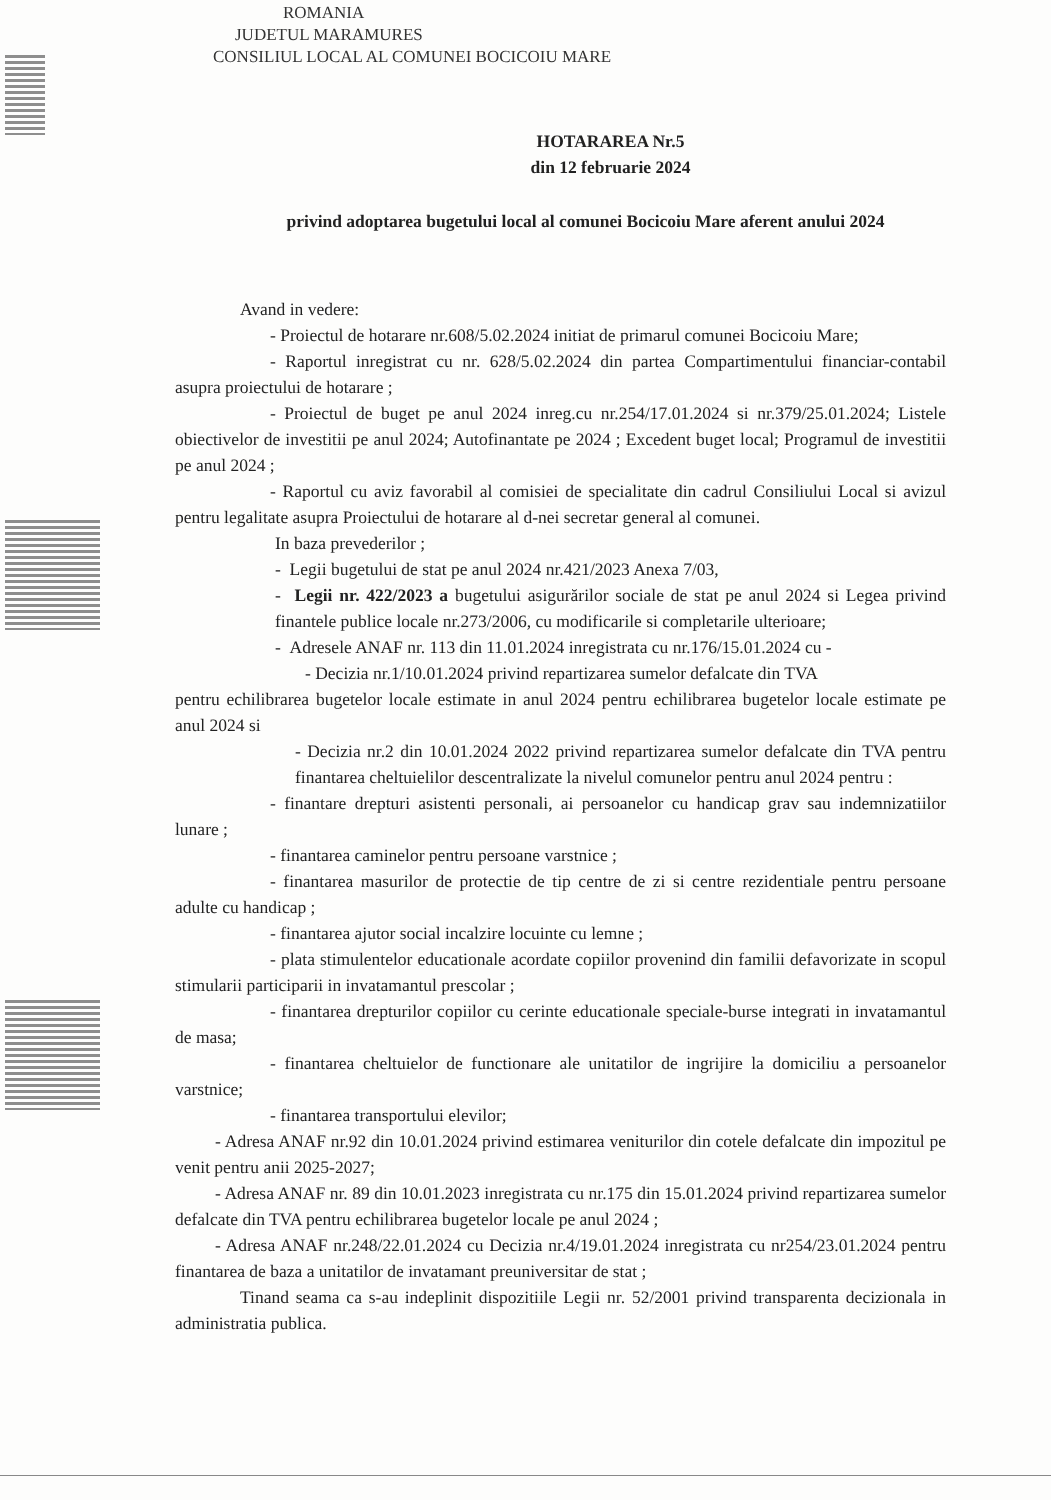ROMANIA
JUDETUL MARAMURES
CONSILIUL LOCAL AL COMUNEI BOCICOIU MARE
HOTARAREA Nr.5
din 12 februarie 2024
privind adoptarea bugetului local al comunei Bocicoiu Mare aferent anului 2024
Avand in vedere:
- Proiectul de hotarare nr.608/5.02.2024 initiat de primarul comunei Bocicoiu Mare;
- Raportul inregistrat cu nr. 628/5.02.2024 din partea Compartimentului financiar-contabil asupra proiectului de hotarare ;
- Proiectul de buget pe anul 2024 inreg.cu nr.254/17.01.2024 si nr.379/25.01.2024; Listele obiectivelor de investitii pe anul 2024; Autofinantate pe 2024 ; Excedent buget local; Programul de investitii pe anul 2024 ;
- Raportul cu aviz favorabil al comisiei de specialitate din cadrul Consiliului Local si avizul pentru legalitate asupra Proiectului de hotarare al d-nei secretar general al comunei.
In baza prevederilor ;
- Legii bugetului de stat pe anul 2024 nr.421/2023 Anexa 7/03,
- Legii nr. 422/2023 a bugetului asigurărilor sociale de stat pe anul 2024 si Legea privind finantele publice locale nr.273/2006, cu modificarile si completarile ulterioare;
- Adresele ANAF nr. 113 din 11.01.2024 inregistrata cu nr.176/15.01.2024 cu -
- Decizia nr.1/10.01.2024 privind repartizarea sumelor defalcate din TVA
pentru echilibrarea bugetelor locale estimate in anul 2024 pentru echilibrarea bugetelor locale estimate pe anul 2024 si
- Decizia nr.2 din 10.01.2024 2022 privind repartizarea sumelor defalcate din TVA pentru finantarea cheltuielilor descentralizate la nivelul comunelor pentru anul 2024 pentru :
- finantare drepturi asistenti personali, ai persoanelor cu handicap grav sau indemnizatiilor lunare ;
- finantarea caminelor pentru persoane varstnice ;
- finantarea masurilor de protectie de tip centre de zi si centre rezidentiale pentru persoane adulte cu handicap ;
- finantarea ajutor social incalzire locuinte cu lemne ;
- plata stimulentelor educationale acordate copiilor provenind din familii defavorizate in scopul stimularii participarii in invatamantul prescolar ;
- finantarea drepturilor copiilor cu cerinte educationale speciale-burse integrati in invatamantul de masa;
- finantarea cheltuielor de functionare ale unitatilor de ingrijire la domiciliu a persoanelor varstnice;
- finantarea transportului elevilor;
- Adresa ANAF nr.92 din 10.01.2024 privind estimarea veniturilor din cotele defalcate din impozitul pe venit pentru anii 2025-2027;
- Adresa ANAF nr. 89 din 10.01.2023 inregistrata cu nr.175 din 15.01.2024 privind repartizarea sumelor defalcate din TVA pentru echilibrarea bugetelor locale pe anul 2024 ;
- Adresa ANAF nr.248/22.01.2024 cu Decizia nr.4/19.01.2024 inregistrata cu nr254/23.01.2024 pentru finantarea de baza a unitatilor de invatamant preuniversitar de stat ;
Tinand seama ca s-au indeplinit dispozitiile Legii nr. 52/2001 privind transparenta decizionala in administratia publica.